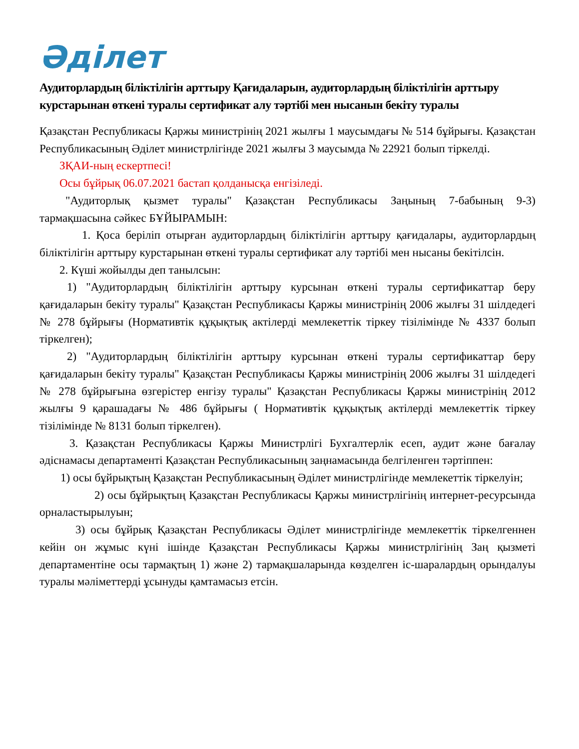Әділет
Аудиторлардың біліктілігін арттыру Қағидаларын, аудиторлардың біліктілігін арттыру курстарынан өткені туралы сертификат алу тәртібі мен нысанын бекіту туралы
Қазақстан Республикасы Қаржы министрінің 2021 жылғы 1 маусымдағы № 514 бұйрығы. Қазақстан Республикасының Әділет министрлігінде 2021 жылғы 3 маусымда № 22921 болып тіркелді.
ЗҚАИ-ның ескертпесі!
Осы бұйрық 06.07.2021 бастап қолданысқа енгізіледі.
"Аудиторлық қызмет туралы" Қазақстан Республикасы Заңының 7-бабының 9-3) тармақшасына сәйкес БҰЙЫРАМЫН:
1. Қоса беріліп отырған аудиторлардың біліктілігін арттыру қағидалары, аудиторлардың біліктілігін арттыру курстарынан өткені туралы сертификат алу тәртібі мен нысаны бекітілсін.
2. Күші жойылды деп танылсын:
1) "Аудиторлардың біліктілігін арттыру курсынан өткені туралы сертификаттар беру қағидаларын бекіту туралы" Қазақстан Республикасы Қаржы министрінің 2006 жылғы 31 шілдедегі № 278 бұйрығы (Нормативтік құқықтық актілерді мемлекеттік тіркеу тізілімінде № 4337 болып тіркелген);
2) "Аудиторлардың біліктілігін арттыру курсынан өткені туралы сертификаттар беру қағидаларын бекіту туралы" Қазақстан Республикасы Қаржы министрінің 2006 жылғы 31 шілдедегі № 278 бұйрығына өзгерістер енгізу туралы" Қазақстан Республикасы Қаржы министрінің 2012 жылғы 9 қарашадағы № 486 бұйрығы ( Нормативтік құқықтық актілерді мемлекеттік тіркеу тізілімінде № 8131 болып тіркелген).
3. Қазақстан Республикасы Қаржы Министрлігі Бухгалтерлік есеп, аудит және бағалау әдіснамасы департаменті Қазақстан Республикасының заңнамасында белгіленген тәртіппен:
1) осы бұйрықтың Қазақстан Республикасының Әділет министрлігінде мемлекеттік тіркелуін;
2) осы бұйрықтың Қазақстан Республикасы Қаржы министрлігінің интернет-ресурсында орналастырылуын;
3) осы бұйрық Қазақстан Республикасы Әділет министрлігінде мемлекеттік тіркелгеннен кейін он жұмыс күні ішінде Қазақстан Республикасы Қаржы министрлігінің Заң қызметі департаментіне осы тармақтың 1) және 2) тармақшаларында көзделген іс-шаралардың орындалуы туралы мәліметтерді ұсынуды қамтамасыз етсін.